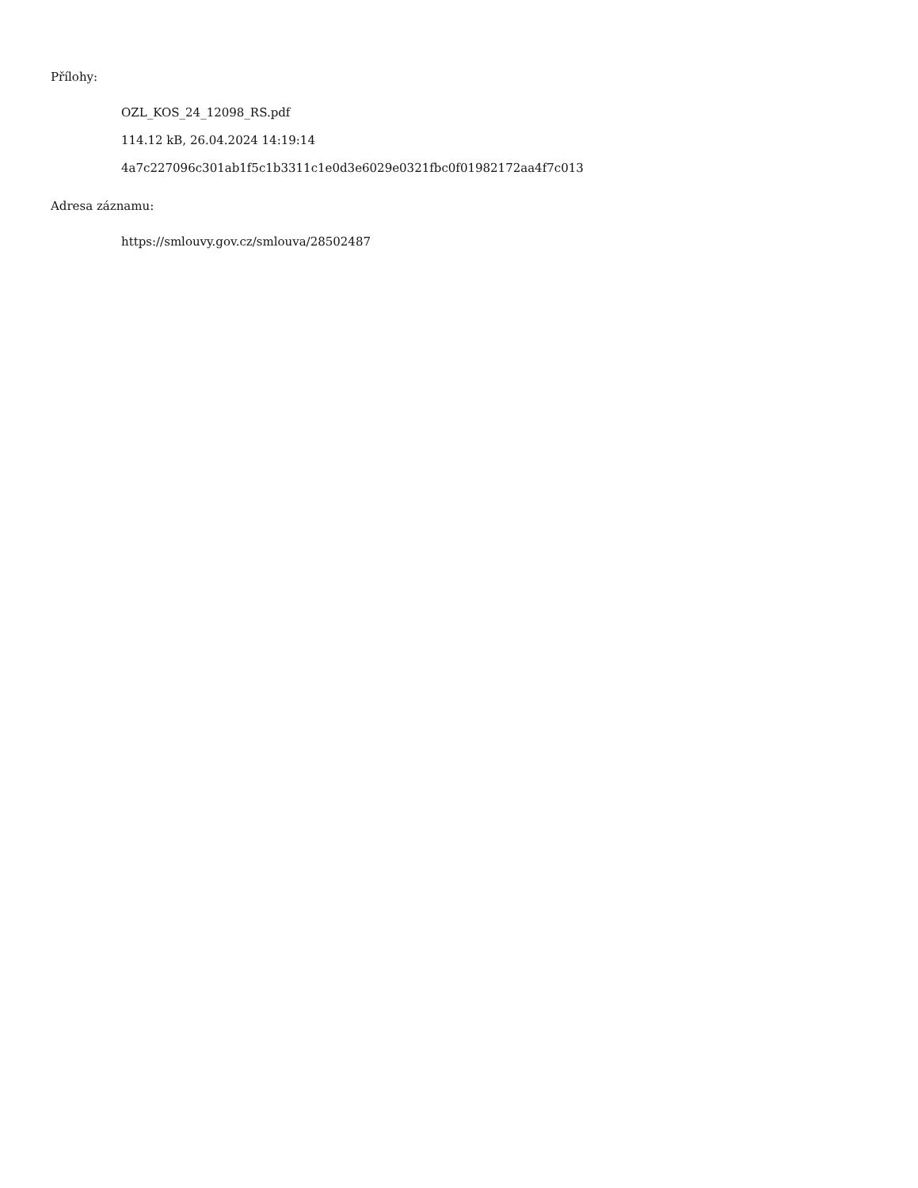Přílohy:
OZL_KOS_24_12098_RS.pdf
114.12 kB, 26.04.2024 14:19:14
4a7c227096c301ab1f5c1b3311c1e0d3e6029e0321fbc0f01982172aa4f7c013
Adresa záznamu:
https://smlouvy.gov.cz/smlouva/28502487